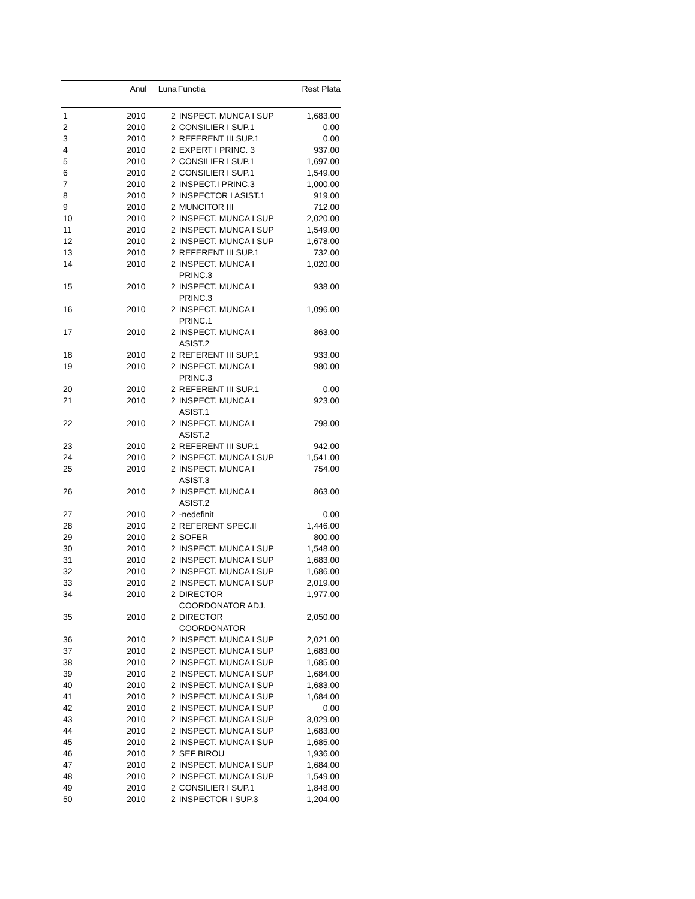| | Anul | Luna | Functia | Rest Plata |
| --- | --- | --- | --- | --- |
| 1 | 2010 | 2 | INSPECT. MUNCA I SUP | 1,683.00 |
| 2 | 2010 | 2 | CONSILIER I SUP.1 | 0.00 |
| 3 | 2010 | 2 | REFERENT III SUP.1 | 0.00 |
| 4 | 2010 | 2 | EXPERT I PRINC. 3 | 937.00 |
| 5 | 2010 | 2 | CONSILIER I SUP.1 | 1,697.00 |
| 6 | 2010 | 2 | CONSILIER I SUP.1 | 1,549.00 |
| 7 | 2010 | 2 | INSPECT.I PRINC.3 | 1,000.00 |
| 8 | 2010 | 2 | INSPECTOR I ASIST.1 | 919.00 |
| 9 | 2010 | 2 | MUNCITOR III | 712.00 |
| 10 | 2010 | 2 | INSPECT. MUNCA I SUP | 2,020.00 |
| 11 | 2010 | 2 | INSPECT. MUNCA I SUP | 1,549.00 |
| 12 | 2010 | 2 | INSPECT. MUNCA I SUP | 1,678.00 |
| 13 | 2010 | 2 | REFERENT III SUP.1 | 732.00 |
| 14 | 2010 | 2 | INSPECT. MUNCA I PRINC.3 | 1,020.00 |
| 15 | 2010 | 2 | INSPECT. MUNCA I PRINC.3 | 938.00 |
| 16 | 2010 | 2 | INSPECT. MUNCA I PRINC.1 | 1,096.00 |
| 17 | 2010 | 2 | INSPECT. MUNCA I ASIST.2 | 863.00 |
| 18 | 2010 | 2 | REFERENT III SUP.1 | 933.00 |
| 19 | 2010 | 2 | INSPECT. MUNCA I PRINC.3 | 980.00 |
| 20 | 2010 | 2 | REFERENT III SUP.1 | 0.00 |
| 21 | 2010 | 2 | INSPECT. MUNCA I ASIST.1 | 923.00 |
| 22 | 2010 | 2 | INSPECT. MUNCA I ASIST.2 | 798.00 |
| 23 | 2010 | 2 | REFERENT III SUP.1 | 942.00 |
| 24 | 2010 | 2 | INSPECT. MUNCA I SUP | 1,541.00 |
| 25 | 2010 | 2 | INSPECT. MUNCA I ASIST.3 | 754.00 |
| 26 | 2010 | 2 | INSPECT. MUNCA I ASIST.2 | 863.00 |
| 27 | 2010 | 2 | -nedefinit | 0.00 |
| 28 | 2010 | 2 | REFERENT SPEC.II | 1,446.00 |
| 29 | 2010 | 2 | SOFER | 800.00 |
| 30 | 2010 | 2 | INSPECT. MUNCA I SUP | 1,548.00 |
| 31 | 2010 | 2 | INSPECT. MUNCA I SUP | 1,683.00 |
| 32 | 2010 | 2 | INSPECT. MUNCA I SUP | 1,686.00 |
| 33 | 2010 | 2 | INSPECT. MUNCA I SUP | 2,019.00 |
| 34 | 2010 | 2 | DIRECTOR COORDONATOR ADJ. | 1,977.00 |
| 35 | 2010 | 2 | DIRECTOR COORDONATOR | 2,050.00 |
| 36 | 2010 | 2 | INSPECT. MUNCA I SUP | 2,021.00 |
| 37 | 2010 | 2 | INSPECT. MUNCA I SUP | 1,683.00 |
| 38 | 2010 | 2 | INSPECT. MUNCA I SUP | 1,685.00 |
| 39 | 2010 | 2 | INSPECT. MUNCA I SUP | 1,684.00 |
| 40 | 2010 | 2 | INSPECT. MUNCA I SUP | 1,683.00 |
| 41 | 2010 | 2 | INSPECT. MUNCA I SUP | 1,684.00 |
| 42 | 2010 | 2 | INSPECT. MUNCA I SUP | 0.00 |
| 43 | 2010 | 2 | INSPECT. MUNCA I SUP | 3,029.00 |
| 44 | 2010 | 2 | INSPECT. MUNCA I SUP | 1,683.00 |
| 45 | 2010 | 2 | INSPECT. MUNCA I SUP | 1,685.00 |
| 46 | 2010 | 2 | SEF BIROU | 1,936.00 |
| 47 | 2010 | 2 | INSPECT. MUNCA I SUP | 1,684.00 |
| 48 | 2010 | 2 | INSPECT. MUNCA I SUP | 1,549.00 |
| 49 | 2010 | 2 | CONSILIER I SUP.1 | 1,848.00 |
| 50 | 2010 | 2 | INSPECTOR I SUP.3 | 1,204.00 |